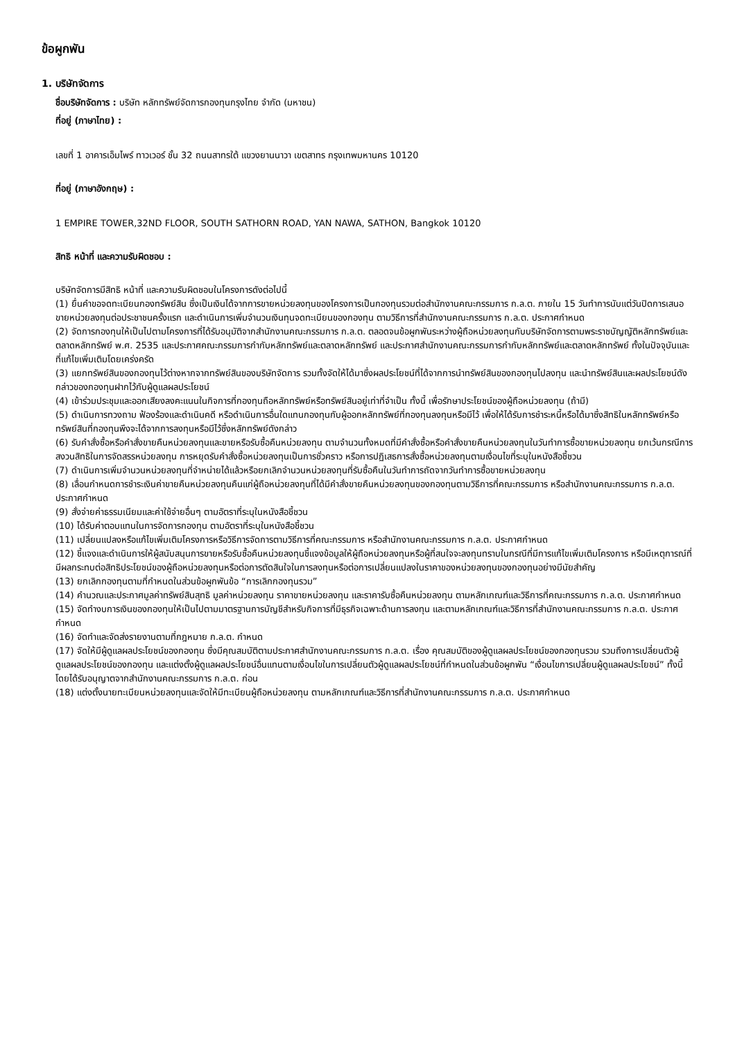ข้อผูกพัน
1. บริษัทจัดการ
ชื่อบริษัทจัดการ : บริษัท หลักทรัพย์จัดการกองทุนกรุงไทย จำกัด (มหาชน)
ที่อยู่ (ภาษาไทย) :
เลขที่ 1 อาคารเอ็มไพร์ ทาวเวอร์ ชั้น 32 ถนนสาทรใต้ แขวงยานนาวา เขตสาทร กรุงเทพมหานคร 10120
ที่อยู่ (ภาษาอังกฤษ) :
1 EMPIRE TOWER,32ND FLOOR, SOUTH SATHORN ROAD, YAN NAWA, SATHON, Bangkok 10120
สิทธิ หน้าที่ และความรับผิดชอบ :
บริษัทจัดการมีสิทธิ หน้าที่ และความรับผิดชอบในโครงการดังต่อไปนี้
(1) ยื่นคำขอจดทะเบียนกองทรัพย์สิน ซึ่งเป็นเงินได้จากการขายหน่วยลงทุนของโครงการเป็นกองทุนรวมต่อสำนักงานคณะกรรมการ ก.ล.ต. ภายใน 15 วันทำการนับแต่วันปิดการเสนอขายหน่วยลงทุนต่อประชาชนครั้งแรก และดำเนินการเพิ่มจำนวนเงินทุนจดทะเบียนของกองทุน ตามวิธีการที่สำนักงานคณะกรรมการ ก.ล.ต. ประกาศกำหนด
(2) จัดการกองทุนให้เป็นไปตามโครงการที่ได้รับอนุมัติจากสำนักงานคณะกรรมการ ก.ล.ต. ตลอดจนข้อผูกพันระหว่างผู้ถือหน่วยลงทุนกับบริษัทจัดการตามพระราชบัญญัติหลักทรัพย์และตลาดหลักทรัพย์ พ.ศ. 2535 และประกาศคณะกรรมการกำกับหลักทรัพย์และตลาดหลักทรัพย์ และประกาศสำนักงานคณะกรรมการกำกับหลักทรัพย์และตลาดหลักทรัพย์ ทั้งในปัจจุบันและที่แก้ไขเพิ่มเติมโดยเคร่งครัด
(3) แยกทรัพย์สินของกองทุนไว้ต่างหากจากทรัพย์สินของบริษัทจัดการ รวมทั้งจัดให้ได้มาซึ่งผลประโยชน์ที่ได้จากการนำทรัพย์สินของกองทุนไปลงทุน และนำทรัพย์สินและผลประโยชน์ดังกล่าวของกองทุนฝากไว้กับผู้ดูแลผลประโยชน์
(4) เข้าร่วมประชุมและออกเสียงลงคะแนนในกิจการที่กองทุนถือหลักทรัพย์หรือทรัพย์สินอยู่เท่าที่จำเป็น ทั้งนี้ เพื่อรักษาประโยชน์ของผู้ถือหน่วยลงทุน (ถ้ามี)
(5) ดำเนินการทวงถาม ฟ้องร้องและดำเนินคดี หรือดำเนินการอื่นใดแทนกองทุนกับผู้ออกหลักทรัพย์ที่กองทุนลงทุนหรือมีไว้ เพื่อให้ได้รับการชำระหนี้หรือได้มาซึ่งสิทธิในหลักทรัพย์หรือทรัพย์สินที่กองทุนพึงจะได้จากการลงทุนหรือมีไว้ซึ่งหลักทรัพย์ดังกล่าว
(6) รับคำสั่งซื้อหรือคำสั่งขายคืนหน่วยลงทุนและขายหรือรับซื้อคืนหน่วยลงทุน ตามจำนวนทั้งหมดที่มีคำสั่งซื้อหรือคำสั่งขายคืนหน่วยลงทุนในวันทำการซื้อขายหน่วยลงทุน ยกเว้นกรณีการสงวนสิทธิในการจัดสรรหน่วยลงทุน การหยุดรับคำสั่งซื้อหน่วยลงทุนเป็นการชั่วคราว หรือการปฏิเสธการสั่งซื้อหน่วยลงทุนตามเงื่อนไขที่ระบุในหนังสือชี้ชวน
(7) ดำเนินการเพิ่มจำนวนหน่วยลงทุนที่จำหน่ายได้แล้วหรือยกเลิกจำนวนหน่วยลงทุนที่รับซื้อคืนในวันทำการถัดจากวันทำการซื้อขายหน่วยลงทุน
(8) เลื่อนกำหนดการชำระเงินค่าขายคืนหน่วยลงทุนคืนแก่ผู้ถือหน่วยลงทุนที่ได้มีคำสั่งขายคืนหน่วยลงทุนของกองทุนตามวิธีการที่คณะกรรมการ หรือสำนักงานคณะกรรมการ ก.ล.ต. ประกาศกำหนด
(9) สั่งจ่ายค่าธรรมเนียมและค่าใช้จ่ายอื่นๆ ตามอัตราที่ระบุในหนังสือชี้ชวน
(10) ได้รับค่าตอบแทนในการจัดการกองทุน ตามอัตราที่ระบุในหนังสือชี้ชวน
(11) เปลี่ยนแปลงหรือแก้ไขเพิ่มเติมโครงการหรือวิธีการจัดการตามวิธีการที่คณะกรรมการ หรือสำนักงานคณะกรรมการ ก.ล.ต. ประกาศกำหนด
(12) ชี้แจงและดำเนินการให้ผู้สนับสนุนการขายหรือรับซื้อคืนหน่วยลงทุนชี้แจงข้อมูลให้ผู้ถือหน่วยลงทุนหรือผู้ที่สนใจจะลงทุนทราบในกรณีที่มีการแก้ไขเพิ่มเติมโครงการ หรือมีเหตุการณ์ที่มีผลกระทบต่อสิทธิประโยชน์ของผู้ถือหน่วยลงทุนหรือต่อการตัดสินใจในการลงทุนหรือต่อการเปลี่ยนแปลงในราคาของหน่วยลงทุนของกองทุนอย่างมีนัยสำคัญ
(13) ยกเลิกกองทุนตามที่กำหนดในส่วนข้อผูกพันข้อ “การเลิกกองทุนรวม”
(14) คำนวณและประกาศมูลค่าทรัพย์สินสุทธิ มูลค่าหน่วยลงทุน ราคาขายหน่วยลงทุน และราคารับซื้อคืนหน่วยลงทุน ตามหลักเกณฑ์และวิธีการที่คณะกรรมการ ก.ล.ต. ประกาศกำหนด
(15) จัดทำงบการเงินของกองทุนให้เป็นไปตามมาตรฐานการบัญชีสำหรับกิจการที่มีธุรกิจเฉพาะด้านการลงทุน และตามหลักเกณฑ์และวิธีการที่สำนักงานคณะกรรมการ ก.ล.ต. ประกาศกำหนด
(16) จัดทำและจัดส่งรายงานตามที่กฎหมาย ก.ล.ต. กำหนด
(17) จัดให้มีผู้ดูแลผลประโยชน์ของกองทุน ซึ่งมีคุณสมบัติตามประกาศสำนักงานคณะกรรมการ ก.ล.ต. เรื่อง คุณสมบัติของผู้ดูแลผลประโยชน์ของกองทุนรวม รวมถึงการเปลี่ยนตัวผู้ดูแลผลประโยชน์ของกองทุน และแต่งตั้งผู้ดูแลผลประโยชน์อื่นแทนตามเงื่อนไขในการเปลี่ยนตัวผู้ดูแลผลประโยชน์ที่กำหนดในส่วนข้อผูกพัน “เงื่อนไขการเปลี่ยนผู้ดูแลผลประโยชน์” ทั้งนี้โดยได้รับอนุญาตจากสำนักงานคณะกรรมการ ก.ล.ต. ก่อน
(18) แต่งตั้งนายทะเบียนหน่วยลงทุนและจัดให้มีทะเบียนผู้ถือหน่วยลงทุน ตามหลักเกณฑ์และวิธีการที่สำนักงานคณะกรรมการ ก.ล.ต. ประกาศกำหนด